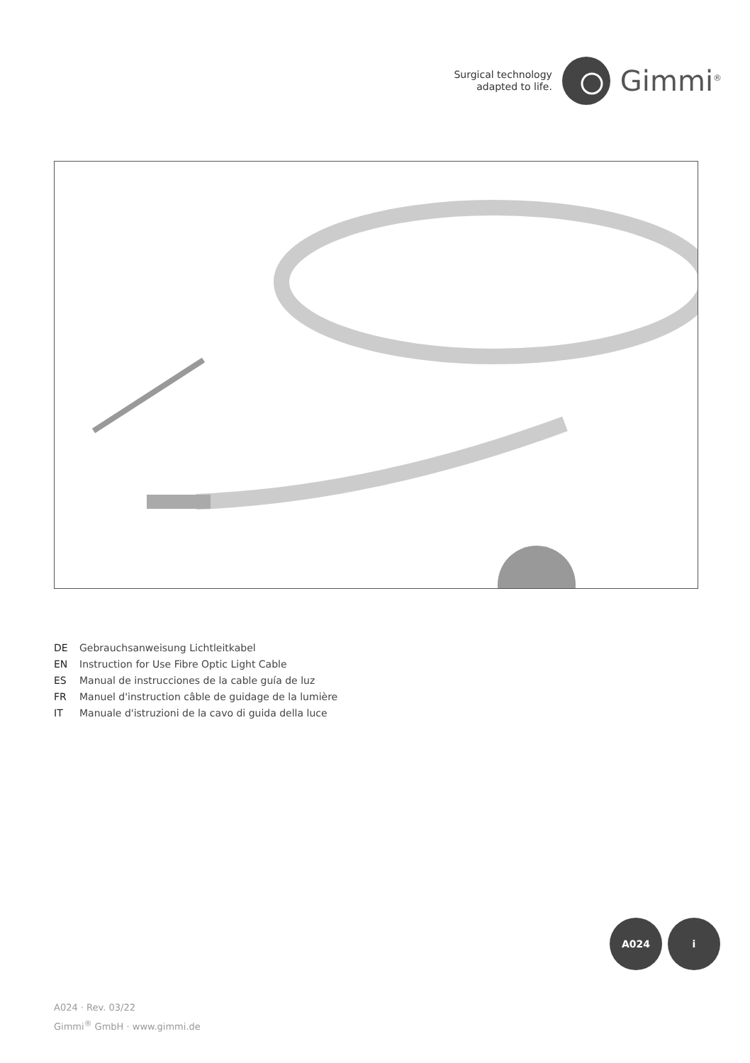Surgical technology
adapted to life.
Gimmi<sup>®</sup>
DE Gebrauchsanweisung Lichtleitkabel
EN Instruction for Use Fibre Optic Light Cable
ES Manual de instrucciones de la cable guía de luz
FR Manuel d'instruction câble de guidage de la lumière
IT Manuale d'istruzioni de la cavo di guida della luce
A024 i
A024 · Rev. 03/22
Gimmi<sup>®</sup> GmbH · www.gimmi.de